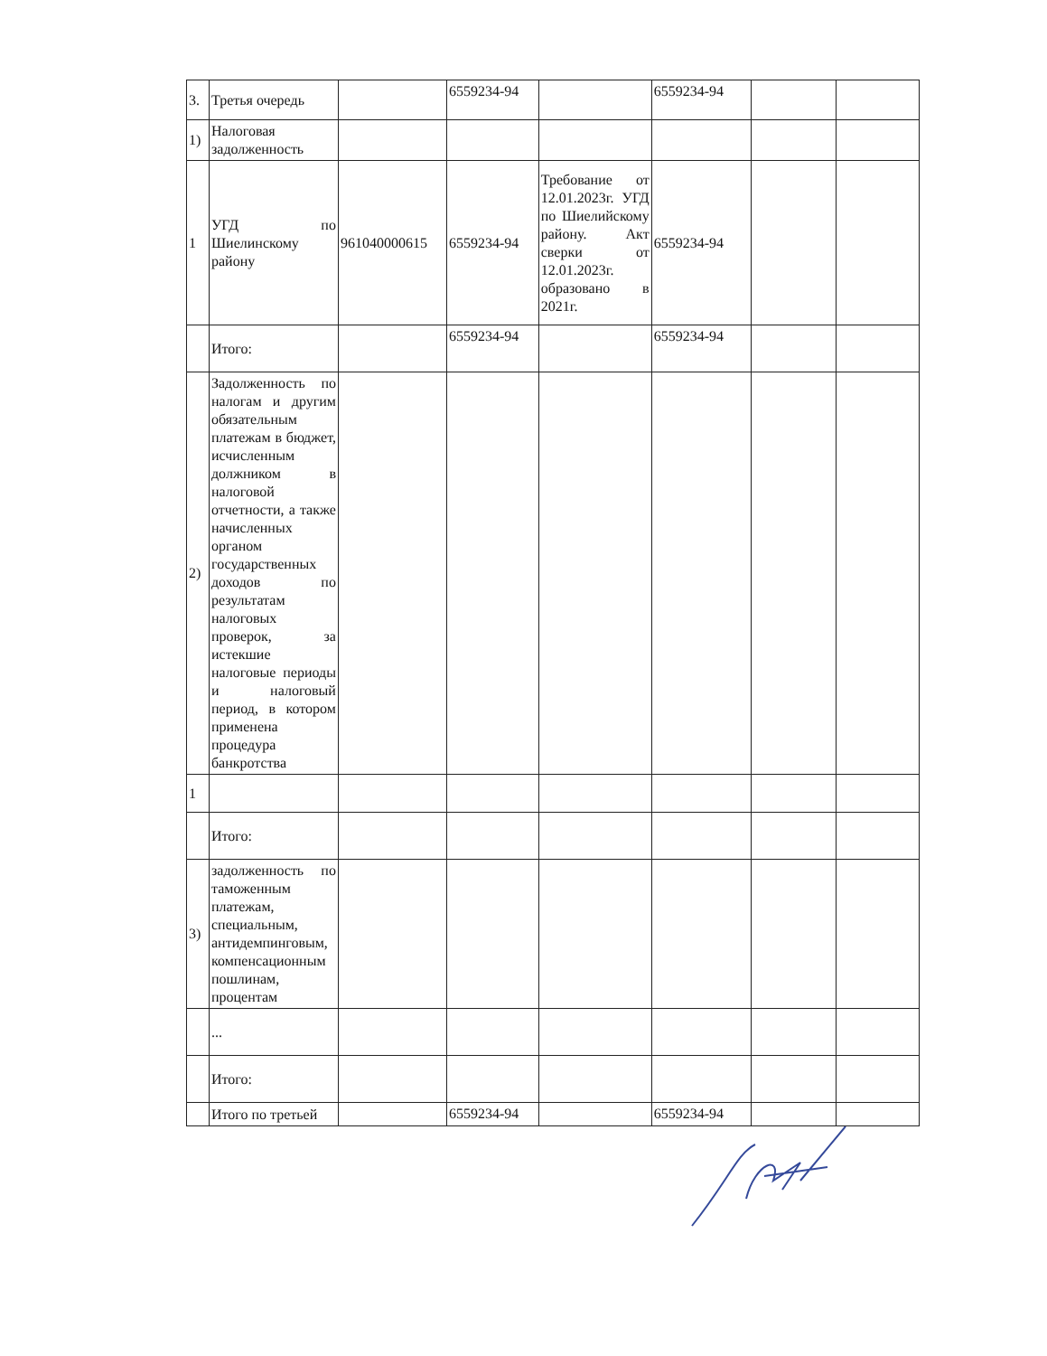| 3. | Третья очередь | | 6559234-94 | | 6559234-94 | | |
| 1) | Налоговая задолженность | | | | | | |
| 1 | УГД по Шиелинскому району | 961040000615 | 6559234-94 | Требование от 12.01.2023г. УГД по Шиелийскому району. Акт сверки от 12.01.2023г. образовано в 2021г. | 6559234-94 | | |
| | Итого: | | 6559234-94 | | 6559234-94 | | |
| 2) | Задолженность по налогам и другим обязательным платежам в бюджет, исчисленным должником в налоговой отчетности, а также начисленных органом государственных доходов по результатам налоговых проверок, за истекшие налоговые периоды и налоговый период, в котором применена процедура банкротства | | | | | | |
| 1 | | | | | | | |
| | Итого: | | | | | | |
| 3) | задолженность по таможенным платежам, специальным, антидемпинговым, компенсационным пошлинам, процентам | | | | | | |
| | ... | | | | | | |
| | Итого: | | | | | | |
| | Итого по третьей | | 6559234-94 | | 6559234-94 | | |